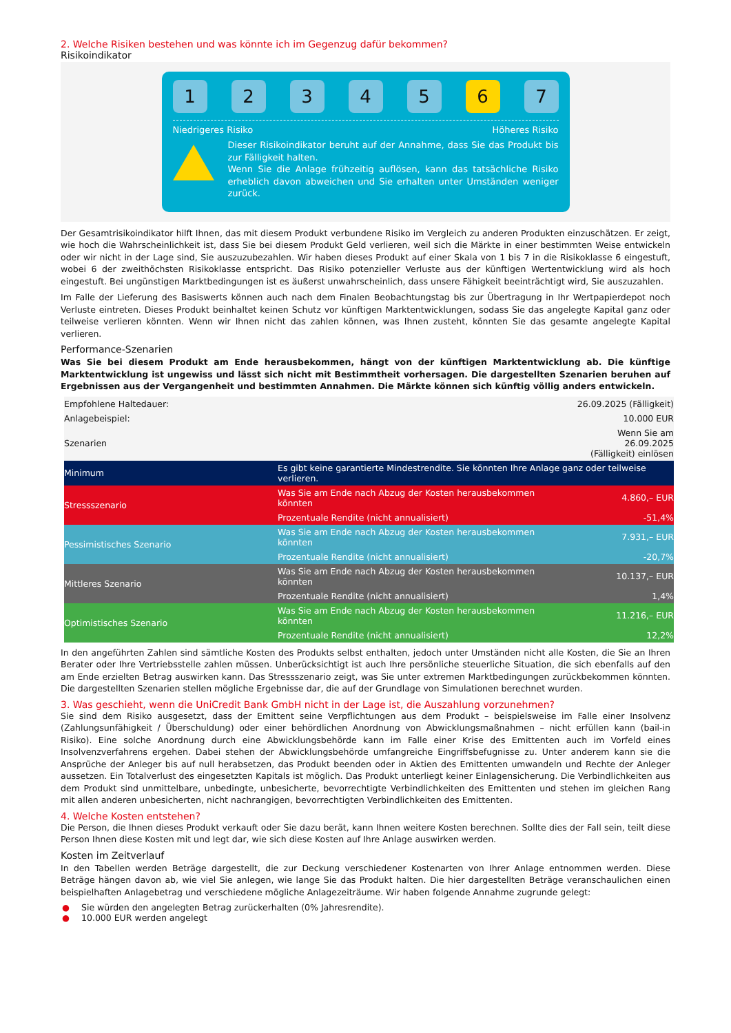2. Welche Risiken bestehen und was könnte ich im Gegenzug dafür bekommen?
Risikoindikator
1 2 3 4 5 6 7
Niedrigeres Risiko Höheres Risiko
Dieser Risikoindikator beruht auf der Annahme, dass Sie das Produkt bis zur Fälligkeit halten.
Wenn Sie die Anlage frühzeitig auflösen, kann das tatsächliche Risiko erheblich davon abweichen und Sie erhalten unter Umständen weniger zurück.
Der Gesamtrisikoindikator hilft Ihnen, das mit diesem Produkt verbundene Risiko im Vergleich zu anderen Produkten einzuschätzen. Er zeigt, wie hoch die Wahrscheinlichkeit ist, dass Sie bei diesem Produkt Geld verlieren, weil sich die Märkte in einer bestimmten Weise entwickeln oder wir nicht in der Lage sind, Sie auszuzubezahlen. Wir haben dieses Produkt auf einer Skala von 1 bis 7 in die Risikoklasse 6 eingestuft, wobei 6 der zweithöchsten Risikoklasse entspricht. Das Risiko potenzieller Verluste aus der künftigen Wertentwicklung wird als hoch eingestuft. Bei ungünstigen Marktbedingungen ist es äußerst unwahrscheinlich, dass unsere Fähigkeit beeinträchtigt wird, Sie auszuzahlen.
Im Falle der Lieferung des Basiswerts können auch nach dem Finalen Beobachtungstag bis zur Übertragung in Ihr Wertpapierdepot noch Verluste eintreten. Dieses Produkt beinhaltet keinen Schutz vor künftigen Marktentwicklungen, sodass Sie das angelegte Kapital ganz oder teilweise verlieren könnten. Wenn wir Ihnen nicht das zahlen können, was Ihnen zusteht, könnten Sie das gesamte angelegte Kapital verlieren.
Performance-Szenarien
Was Sie bei diesem Produkt am Ende herausbekommen, hängt von der künftigen Marktentwicklung ab. Die künftige Marktentwicklung ist ungewiss und lässt sich nicht mit Bestimmtheit vorhersagen. Die dargestellten Szenarien beruhen auf Ergebnissen aus der Vergangenheit und bestimmten Annahmen. Die Märkte können sich künftig völlig anders entwickeln.
| Empfohlene Haltedauer: | | 26.09.2025 (Fälligkeit) |
| Anlagebeispiel: | | 10.000 EUR |
| Szenarien | | Wenn Sie am 26.09.2025 (Fälligkeit) einlösen |
| Minimum | Es gibt keine garantierte Mindestrendite. Sie könnten Ihre Anlage ganz oder teilweise verlieren. | |
| Stressszenario | Was Sie am Ende nach Abzug der Kosten herausbekommen könnten | 4.860,– EUR |
| | Prozentuale Rendite (nicht annualisiert) | -51,4% |
| Pessimistisches Szenario | Was Sie am Ende nach Abzug der Kosten herausbekommen könnten | 7.931,– EUR |
| | Prozentuale Rendite (nicht annualisiert) | -20,7% |
| Mittleres Szenario | Was Sie am Ende nach Abzug der Kosten herausbekommen könnten | 10.137,– EUR |
| | Prozentuale Rendite (nicht annualisiert) | 1,4% |
| Optimistisches Szenario | Was Sie am Ende nach Abzug der Kosten herausbekommen könnten | 11.216,– EUR |
| | Prozentuale Rendite (nicht annualisiert) | 12,2% |
In den angeführten Zahlen sind sämtliche Kosten des Produkts selbst enthalten, jedoch unter Umständen nicht alle Kosten, die Sie an Ihren Berater oder Ihre Vertriebsstelle zahlen müssen. Unberücksichtigt ist auch Ihre persönliche steuerliche Situation, die sich ebenfalls auf den am Ende erzielten Betrag auswirken kann. Das Stressszenario zeigt, was Sie unter extremen Marktbedingungen zurückbekommen könnten. Die dargestellten Szenarien stellen mögliche Ergebnisse dar, die auf der Grundlage von Simulationen berechnet wurden.
3. Was geschieht, wenn die UniCredit Bank GmbH nicht in der Lage ist, die Auszahlung vorzunehmen?
Sie sind dem Risiko ausgesetzt, dass der Emittent seine Verpflichtungen aus dem Produkt – beispielsweise im Falle einer Insolvenz (Zahlungsunfähigkeit / Überschuldung) oder einer behördlichen Anordnung von Abwicklungsmaßnahmen – nicht erfüllen kann (bail-in Risiko). Eine solche Anordnung durch eine Abwicklungsbehörde kann im Falle einer Krise des Emittenten auch im Vorfeld eines Insolvenzverfahrens ergehen. Dabei stehen der Abwicklungsbehörde umfangreiche Eingriffsbefugnisse zu. Unter anderem kann sie die Ansprüche der Anleger bis auf null herabsetzen, das Produkt beenden oder in Aktien des Emittenten umwandeln und Rechte der Anleger aussetzen. Ein Totalverlust des eingesetzten Kapitals ist möglich. Das Produkt unterliegt keiner Einlagensicherung. Die Verbindlichkeiten aus dem Produkt sind unmittelbare, unbedingte, unbesicherte, bevorrechtigte Verbindlichkeiten des Emittenten und stehen im gleichen Rang mit allen anderen unbesicherten, nicht nachrangigen, bevorrechtigten Verbindlichkeiten des Emittenten.
4. Welche Kosten entstehen?
Die Person, die Ihnen dieses Produkt verkauft oder Sie dazu berät, kann Ihnen weitere Kosten berechnen. Sollte dies der Fall sein, teilt diese Person Ihnen diese Kosten mit und legt dar, wie sich diese Kosten auf Ihre Anlage auswirken werden.
Kosten im Zeitverlauf
In den Tabellen werden Beträge dargestellt, die zur Deckung verschiedener Kostenarten von Ihrer Anlage entnommen werden. Diese Beträge hängen davon ab, wie viel Sie anlegen, wie lange Sie das Produkt halten. Die hier dargestellten Beträge veranschaulichen einen beispielhaften Anlagebetrag und verschiedene mögliche Anlagezeiträume. Wir haben folgende Annahme zugrunde gelegt:
● Sie würden den angelegten Betrag zurückerhalten (0% Jahresrendite).
● 10.000 EUR werden angelegt